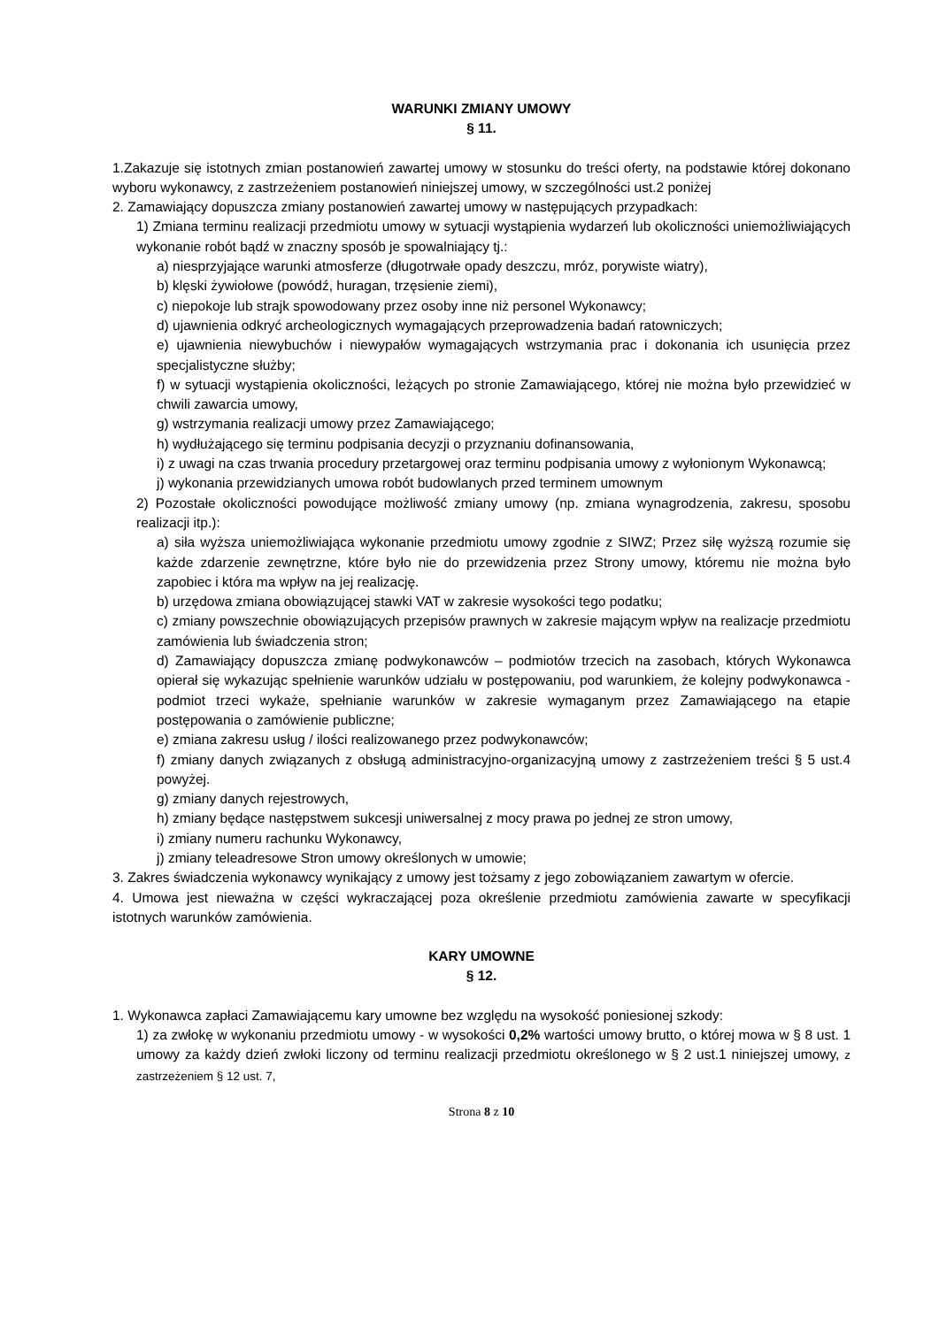WARUNKI ZMIANY UMOWY
§ 11.
1.Zakazuje się istotnych zmian postanowień zawartej umowy w stosunku do treści oferty, na podstawie której dokonano wyboru wykonawcy, z zastrzeżeniem postanowień niniejszej umowy, w szczególności ust.2 poniżej
2. Zamawiający dopuszcza zmiany postanowień zawartej umowy w następujących przypadkach:
1) Zmiana terminu realizacji przedmiotu umowy w sytuacji wystąpienia wydarzeń lub okoliczności uniemożliwiających wykonanie robót bądź w znaczny sposób je spowalniający tj.:
a) niesprzyjające warunki atmosferze (długotrwałe opady deszczu, mróz, porywiste wiatry),
b) klęski żywiołowe (powódź, huragan, trzęsienie ziemi),
c) niepokoje lub strajk spowodowany przez osoby inne niż personel Wykonawcy;
d) ujawnienia odkryć archeologicznych wymagających przeprowadzenia badań ratowniczych;
e) ujawnienia niewybuchów i niewypałów wymagających wstrzymania prac i dokonania ich usunięcia przez specjalistyczne służby;
f) w sytuacji wystąpienia okoliczności, leżących po stronie Zamawiającego, której nie można było przewidzieć w chwili zawarcia umowy,
g) wstrzymania realizacji umowy przez Zamawiającego;
h) wydłużającego się terminu podpisania decyzji o przyznaniu dofinansowania,
i) z uwagi na czas trwania procedury przetargowej oraz terminu podpisania umowy z wyłonionym Wykonawcą;
j) wykonania przewidzianych umowa robót budowlanych przed terminem umownym
2) Pozostałe okoliczności powodujące możliwość zmiany umowy (np. zmiana wynagrodzenia, zakresu, sposobu realizacji itp.):
a) siła wyższa uniemożliwiająca wykonanie przedmiotu umowy zgodnie z SIWZ; Przez siłę wyższą rozumie się każde zdarzenie zewnętrzne, które było nie do przewidzenia przez Strony umowy, któremu nie można było zapobiec i która ma wpływ na jej realizację.
b) urzędowa zmiana obowiązującej stawki VAT w zakresie wysokości tego podatku;
c) zmiany powszechnie obowiązujących przepisów prawnych w zakresie mającym wpływ na realizacje przedmiotu zamówienia lub świadczenia stron;
d) Zamawiający dopuszcza zmianę podwykonawców – podmiotów trzecich na zasobach, których Wykonawca opierał się wykazując spełnienie warunków udziału w postępowaniu, pod warunkiem, że kolejny podwykonawca - podmiot trzeci wykaże, spełnianie warunków w zakresie wymaganym przez Zamawiającego na etapie postępowania o zamówienie publiczne;
e) zmiana zakresu usług / ilości realizowanego przez podwykonawców;
f) zmiany danych związanych z obsługą administracyjno-organizacyjną umowy z zastrzeżeniem treści § 5 ust.4 powyżej.
g) zmiany danych rejestrowych,
h) zmiany będące następstwem sukcesji uniwersalnej z mocy prawa po jednej ze stron umowy,
i) zmiany numeru rachunku Wykonawcy,
j) zmiany teleadresowe Stron umowy określonych w umowie;
3. Zakres świadczenia wykonawcy wynikający z umowy jest tożsamy z jego zobowiązaniem zawartym w ofercie.
4. Umowa jest nieważna w części wykraczającej poza określenie przedmiotu zamówienia zawarte w specyfikacji istotnych warunków zamówienia.
KARY UMOWNE
§ 12.
1. Wykonawca zapłaci Zamawiającemu kary umowne bez względu na wysokość poniesionej szkody:
1) za zwłokę w wykonaniu przedmiotu umowy - w wysokości 0,2% wartości umowy brutto, o której mowa w § 8 ust. 1 umowy za każdy dzień zwłoki liczony od terminu realizacji przedmiotu określonego w § 2 ust.1 niniejszej umowy, z zastrzeżeniem § 12 ust. 7,
Strona 8 z 10